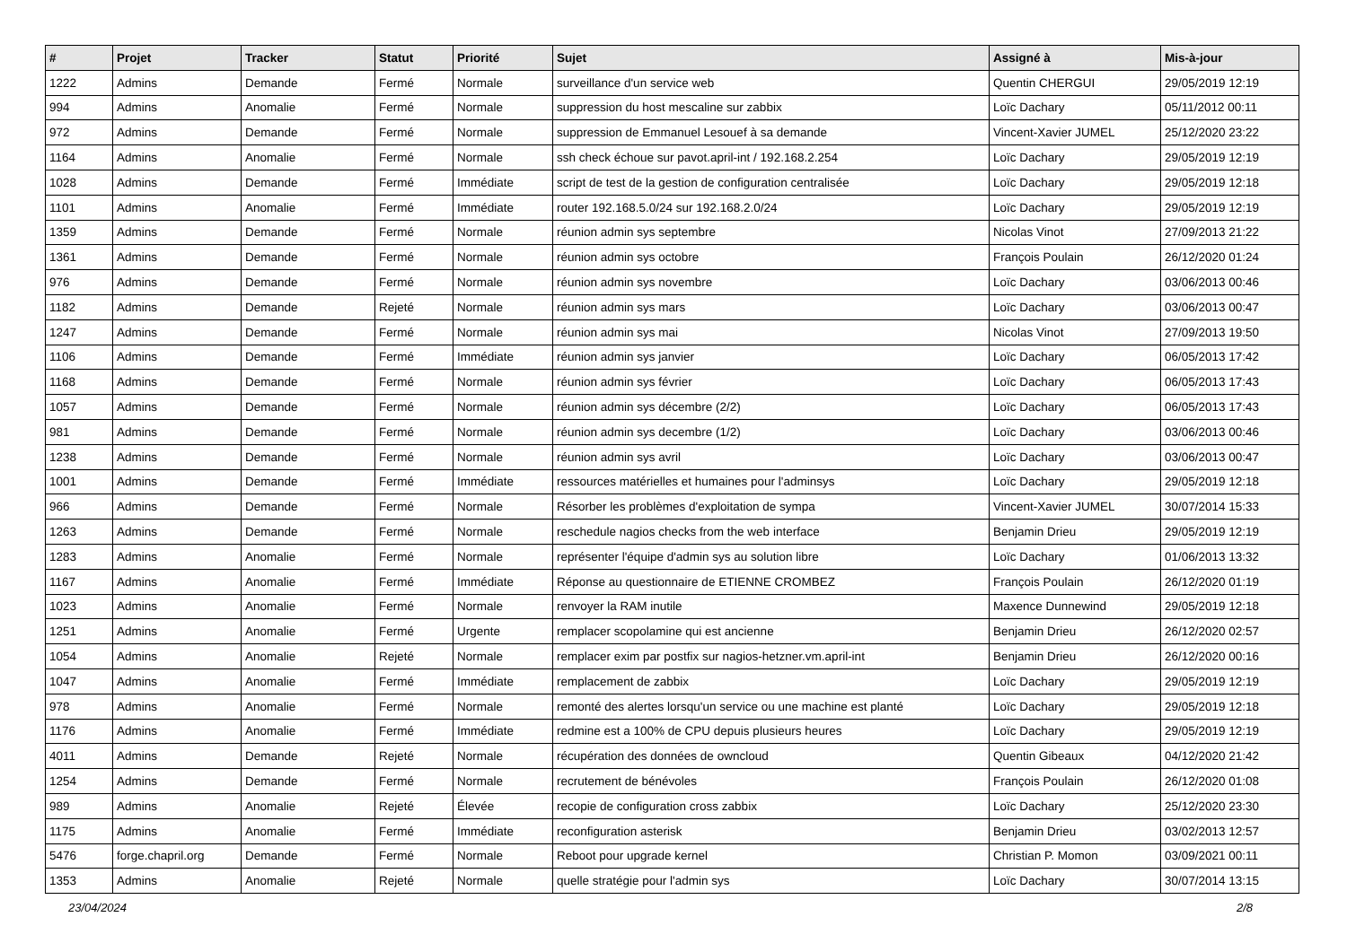| # | Projet | Tracker | Statut | Priorité | Sujet | Assigné à | Mis-à-jour |
| --- | --- | --- | --- | --- | --- | --- | --- |
| 1222 | Admins | Demande | Fermé | Normale | surveillance d'un service web | Quentin CHERGUI | 29/05/2019 12:19 |
| 994 | Admins | Anomalie | Fermé | Normale | suppression du host mescaline sur zabbix | Loïc Dachary | 05/11/2012 00:11 |
| 972 | Admins | Demande | Fermé | Normale | suppression de Emmanuel Lesouef à sa demande | Vincent-Xavier JUMEL | 25/12/2020 23:22 |
| 1164 | Admins | Anomalie | Fermé | Normale | ssh check échoue sur pavot.april-int / 192.168.2.254 | Loïc Dachary | 29/05/2019 12:19 |
| 1028 | Admins | Demande | Fermé | Immédiate | script de test de la gestion de configuration centralisée | Loïc Dachary | 29/05/2019 12:18 |
| 1101 | Admins | Anomalie | Fermé | Immédiate | router 192.168.5.0/24 sur 192.168.2.0/24 | Loïc Dachary | 29/05/2019 12:19 |
| 1359 | Admins | Demande | Fermé | Normale | réunion admin sys septembre | Nicolas Vinot | 27/09/2013 21:22 |
| 1361 | Admins | Demande | Fermé | Normale | réunion admin sys octobre | François Poulain | 26/12/2020 01:24 |
| 976 | Admins | Demande | Fermé | Normale | réunion admin sys novembre | Loïc Dachary | 03/06/2013 00:46 |
| 1182 | Admins | Demande | Rejeté | Normale | réunion admin sys mars | Loïc Dachary | 03/06/2013 00:47 |
| 1247 | Admins | Demande | Fermé | Normale | réunion admin sys mai | Nicolas Vinot | 27/09/2013 19:50 |
| 1106 | Admins | Demande | Fermé | Immédiate | réunion admin sys janvier | Loïc Dachary | 06/05/2013 17:42 |
| 1168 | Admins | Demande | Fermé | Normale | réunion admin sys février | Loïc Dachary | 06/05/2013 17:43 |
| 1057 | Admins | Demande | Fermé | Normale | réunion admin sys décembre (2/2) | Loïc Dachary | 06/05/2013 17:43 |
| 981 | Admins | Demande | Fermé | Normale | réunion admin sys decembre (1/2) | Loïc Dachary | 03/06/2013 00:46 |
| 1238 | Admins | Demande | Fermé | Normale | réunion admin sys avril | Loïc Dachary | 03/06/2013 00:47 |
| 1001 | Admins | Demande | Fermé | Immédiate | ressources matérielles et humaines pour l'adminsys | Loïc Dachary | 29/05/2019 12:18 |
| 966 | Admins | Demande | Fermé | Normale | Résorber les problèmes d'exploitation de sympa | Vincent-Xavier JUMEL | 30/07/2014 15:33 |
| 1263 | Admins | Demande | Fermé | Normale | reschedule nagios checks from the web interface | Benjamin Drieu | 29/05/2019 12:19 |
| 1283 | Admins | Anomalie | Fermé | Normale | représenter l'équipe d'admin sys au solution libre | Loïc Dachary | 01/06/2013 13:32 |
| 1167 | Admins | Anomalie | Fermé | Immédiate | Réponse au questionnaire de ETIENNE CROMBEZ | François Poulain | 26/12/2020 01:19 |
| 1023 | Admins | Anomalie | Fermé | Normale | renvoyer la RAM inutile | Maxence Dunnewind | 29/05/2019 12:18 |
| 1251 | Admins | Anomalie | Fermé | Urgente | remplacer scopolamine qui est ancienne | Benjamin Drieu | 26/12/2020 02:57 |
| 1054 | Admins | Anomalie | Rejeté | Normale | remplacer exim par postfix sur nagios-hetzner.vm.april-int | Benjamin Drieu | 26/12/2020 00:16 |
| 1047 | Admins | Anomalie | Fermé | Immédiate | remplacement de zabbix | Loïc Dachary | 29/05/2019 12:19 |
| 978 | Admins | Anomalie | Fermé | Normale | remonté des alertes lorsqu'un service ou une machine est planté | Loïc Dachary | 29/05/2019 12:18 |
| 1176 | Admins | Anomalie | Fermé | Immédiate | redmine est a 100% de CPU depuis plusieurs heures | Loïc Dachary | 29/05/2019 12:19 |
| 4011 | Admins | Demande | Rejeté | Normale | récupération des données de owncloud | Quentin Gibeaux | 04/12/2020 21:42 |
| 1254 | Admins | Demande | Fermé | Normale | recrutement de bénévoles | François Poulain | 26/12/2020 01:08 |
| 989 | Admins | Anomalie | Rejeté | Élevée | recopie de configuration cross zabbix | Loïc Dachary | 25/12/2020 23:30 |
| 1175 | Admins | Anomalie | Fermé | Immédiate | reconfiguration asterisk | Benjamin Drieu | 03/02/2013 12:57 |
| 5476 | forge.chapril.org | Demande | Fermé | Normale | Reboot pour upgrade kernel | Christian P. Momon | 03/09/2021 00:11 |
| 1353 | Admins | Anomalie | Rejeté | Normale | quelle stratégie pour l'admin sys | Loïc Dachary | 30/07/2014 13:15 |
23/04/2024 2/8